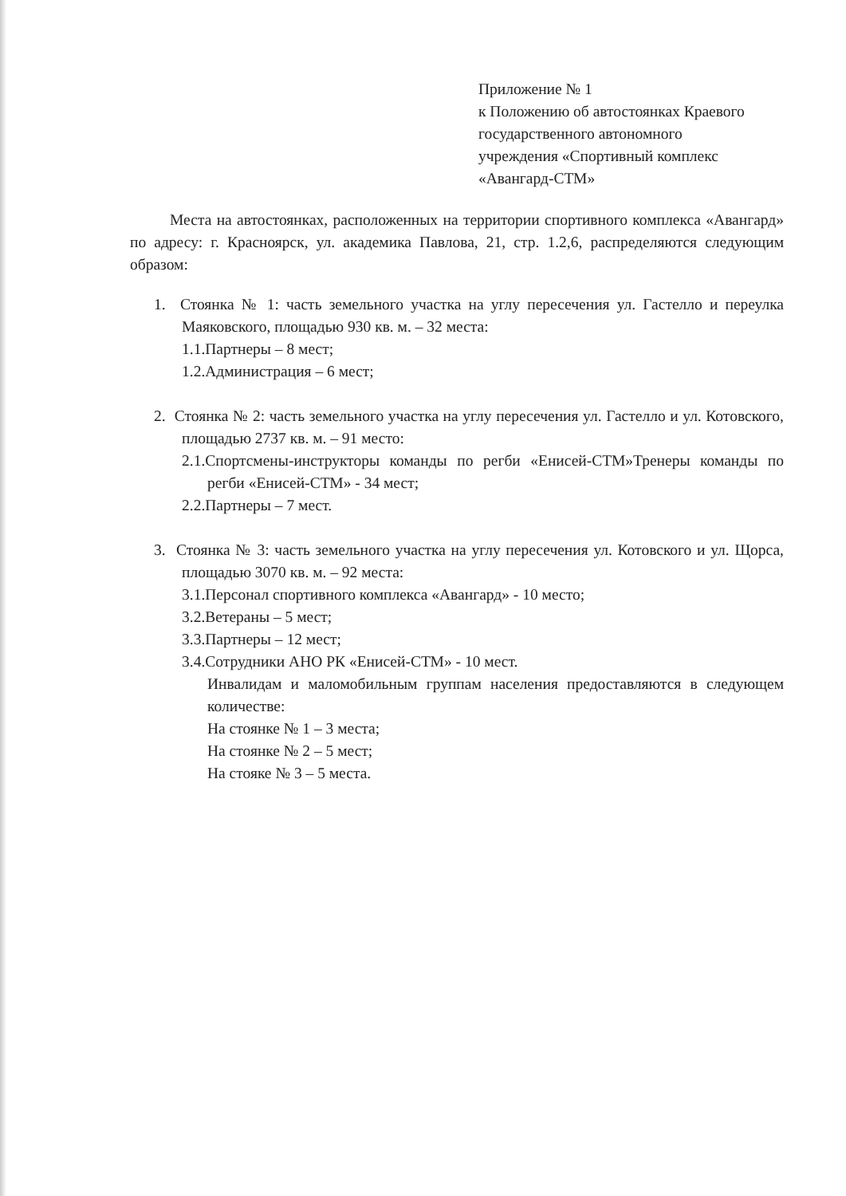Приложение № 1
к Положению об автостоянках Краевого
государственного автономного
учреждения «Спортивный комплекс
«Авангард-СТМ»
Места на автостоянках, расположенных на территории спортивного комплекса «Авангард» по адресу: г. Красноярск, ул. академика Павлова, 21, стр. 1.2,6, распределяются следующим образом:
1. Стоянка № 1: часть земельного участка на углу пересечения ул. Гастелло и переулка Маяковского, площадью 930 кв. м. – 32 места:
1.1.Партнеры – 8 мест;
1.2.Администрация – 6 мест;
2. Стоянка № 2: часть земельного участка на углу пересечения ул. Гастелло и ул. Котовского, площадью 2737 кв. м. – 91 место:
2.1.Спортсмены-инструкторы команды по регби «Енисей-СТМ»Тренеры команды по регби «Енисей-СТМ» - 34 мест;
2.2.Партнеры – 7 мест.
3. Стоянка № 3: часть земельного участка на углу пересечения ул. Котовского и ул. Щорса, площадью 3070 кв. м. – 92 места:
3.1.Персонал спортивного комплекса «Авангард» - 10 место;
3.2.Ветераны – 5 мест;
3.3.Партнеры – 12 мест;
3.4.Сотрудники АНО РК «Енисей-СТМ» - 10 мест.
Инвалидам и маломобильным группам населения предоставляются в следующем количестве:
На стоянке № 1 – 3 места;
На стоянке № 2 – 5 мест;
На стояке № 3 – 5 места.